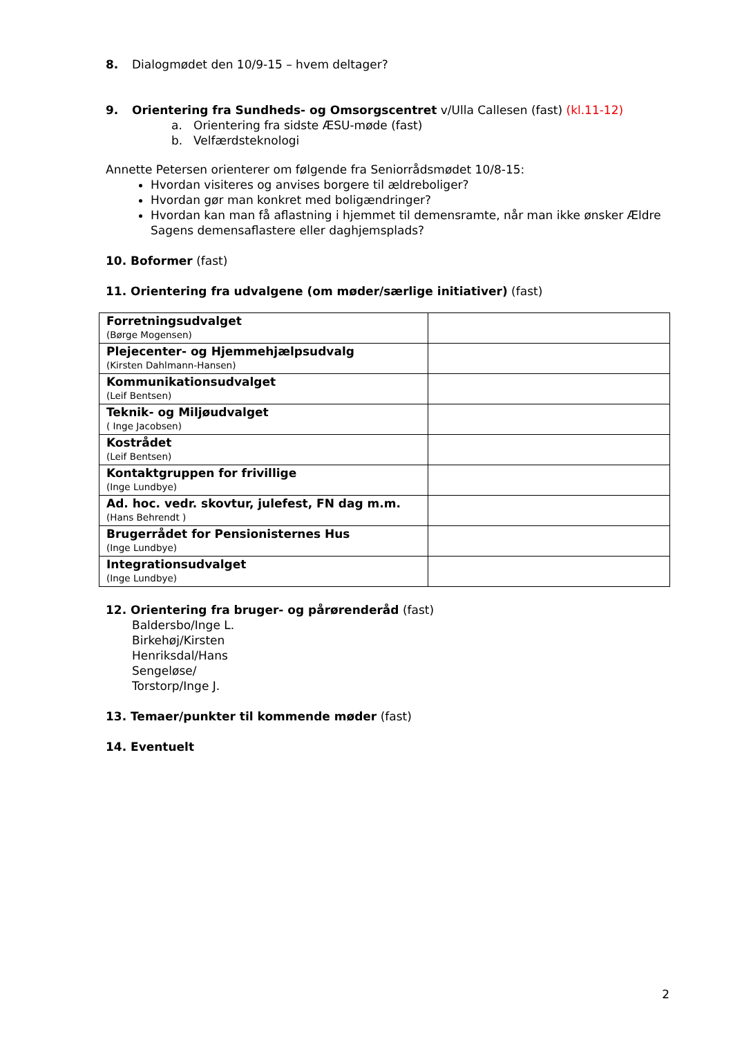8. Dialogmødet den 10/9-15 – hvem deltager?
9. Orientering fra Sundheds- og Omsorgscentret v/Ulla Callesen (fast) (kl.11-12)
a. Orientering fra sidste ÆSU-møde (fast)
b. Velfærdsteknologi
Annette Petersen orienterer om følgende fra Seniorrådsmødet 10/8-15:
Hvordan visiteres og anvises borgere til ældreboliger?
Hvordan gør man konkret med boligændringer?
Hvordan kan man få aflastning i hjemmet til demensramte, når man ikke ønsker Ældre Sagens demensaflastere eller daghjemsplads?
10. Boformer (fast)
11. Orientering fra udvalgene (om møder/særlige initiativer) (fast)
| Forretningsudvalget (Børge Mogensen) | |
| Plejecenter- og Hjemmehjælpsudvalg (Kirsten Dahlmann-Hansen) | |
| Kommunikationsudvalget (Leif Bentsen) | |
| Teknik- og Miljøudvalget ( Inge Jacobsen) | |
| Kostrådet (Leif Bentsen) | |
| Kontaktgruppen for frivillige (Inge Lundbye) | |
| Ad. hoc. vedr. skovtur, julefest, FN dag m.m. (Hans Behrendt ) | |
| Brugerrådet for Pensionisternes Hus (Inge Lundbye) | |
| Integrationsudvalget (Inge Lundbye) | |
12. Orientering fra bruger- og pårørenderåd (fast)
Baldersbo/Inge L.
Birkehøj/Kirsten
Henriksdal/Hans
Sengeløse/
Torstorp/Inge J.
13. Temaer/punkter til kommende møder (fast)
14. Eventuelt
2